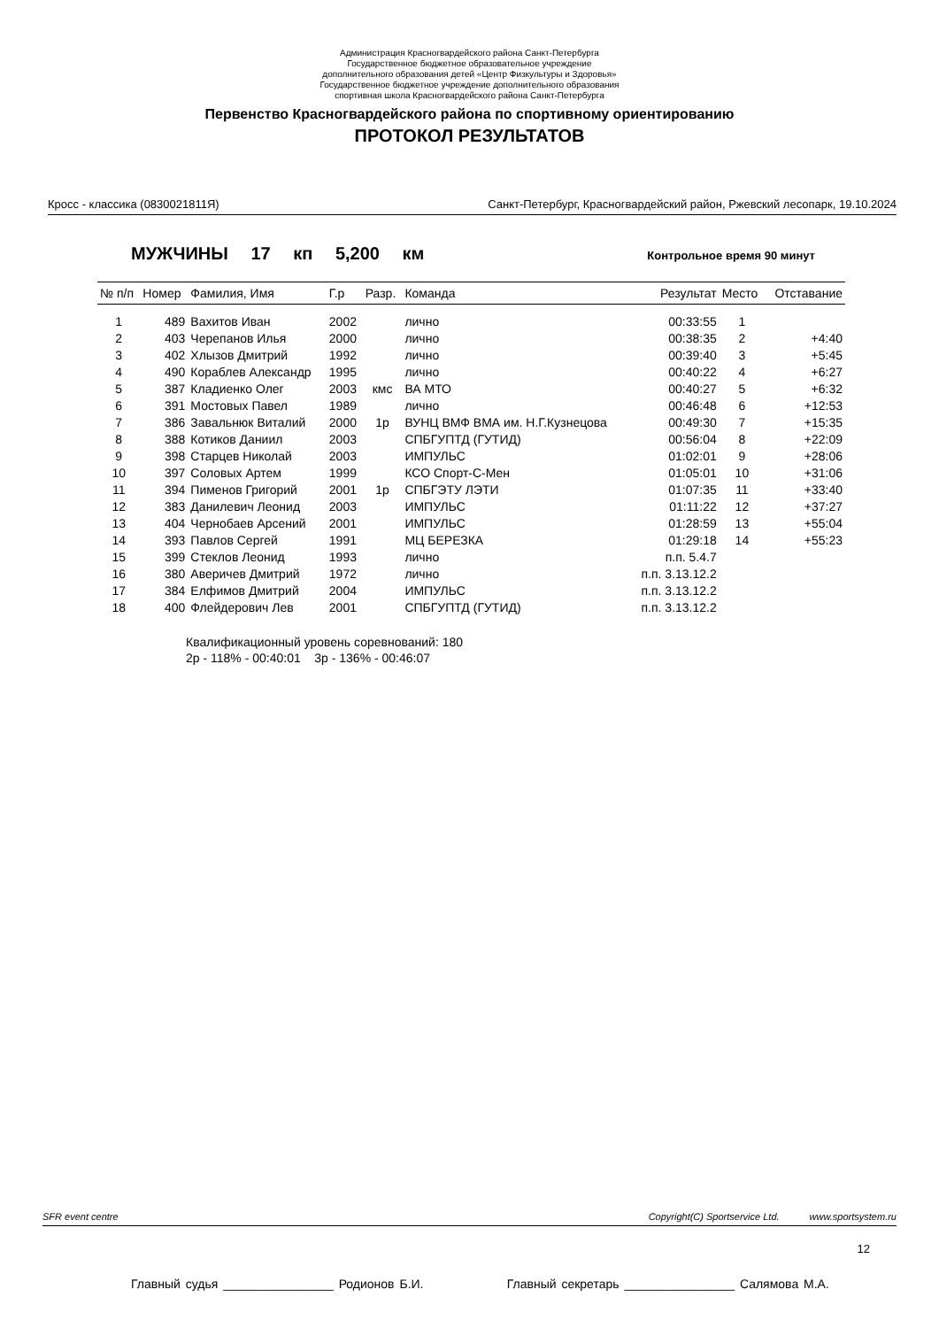Администрация Красногвардейского района Санкт-Петербурга
Государственное бюджетное образовательное учреждение
дополнительного образования детей «Центр Физкультуры и Здоровья»
Государственное бюджетное учреждение дополнительного образования
спортивная школа Красногвардейского района Санкт-Петербурга
Первенство Красногвардейского района по спортивному ориентированию
ПРОТОКОЛ РЕЗУЛЬТАТОВ
Кросс - классика (0830021811Я) Санкт-Петербург, Красногвардейский район, Ржевский лесопарк, 19.10.2024
МУЖЧИНЫ 17 кп 5,200 км Контрольное время 90 минут
| № п/п | Номер | Фамилия, Имя | Г.р | Разр. | Команда | Результат | Место | Отставание |
| --- | --- | --- | --- | --- | --- | --- | --- | --- |
| 1 | 489 | Вахитов Иван | 2002 | | лично | 00:33:55 | 1 | |
| 2 | 403 | Черепанов Илья | 2000 | | лично | 00:38:35 | 2 | +4:40 |
| 3 | 402 | Хлызов Дмитрий | 1992 | | лично | 00:39:40 | 3 | +5:45 |
| 4 | 490 | Кораблев Александр | 1995 | | лично | 00:40:22 | 4 | +6:27 |
| 5 | 387 | Кладиенко Олег | 2003 | кмс | ВА МТО | 00:40:27 | 5 | +6:32 |
| 6 | 391 | Мостовых Павел | 1989 | | лично | 00:46:48 | 6 | +12:53 |
| 7 | 386 | Завальнюк Виталий | 2000 | 1р | ВУНЦ ВМФ ВМА им. Н.Г.Кузнецова | 00:49:30 | 7 | +15:35 |
| 8 | 388 | Котиков Даниил | 2003 | | СПБГУПТД (ГУТИД) | 00:56:04 | 8 | +22:09 |
| 9 | 398 | Старцев Николай | 2003 | | ИМПУЛЬС | 01:02:01 | 9 | +28:06 |
| 10 | 397 | Соловых Артем | 1999 | | КСО Спорт-С-Мен | 01:05:01 | 10 | +31:06 |
| 11 | 394 | Пименов Григорий | 2001 | 1р | СПБГЭТУ ЛЭТИ | 01:07:35 | 11 | +33:40 |
| 12 | 383 | Данилевич Леонид | 2003 | | ИМПУЛЬС | 01:11:22 | 12 | +37:27 |
| 13 | 404 | Чернобаев Арсений | 2001 | | ИМПУЛЬС | 01:28:59 | 13 | +55:04 |
| 14 | 393 | Павлов Сергей | 1991 | | МЦ БЕРЕЗКА | 01:29:18 | 14 | +55:23 |
| 15 | 399 | Стеклов Леонид | 1993 | | лично | п.п. 5.4.7 | | |
| 16 | 380 | Аверичев Дмитрий | 1972 | | лично | п.п. 3.13.12.2 | | |
| 17 | 384 | Елфимов Дмитрий | 2004 | | ИМПУЛЬС | п.п. 3.13.12.2 | | |
| 18 | 400 | Флейдерович Лев | 2001 | | СПБГУПТД (ГУТИД) | п.п. 3.13.12.2 | | |
Квалификационный уровень соревнований: 180
2р - 118% - 00:40:01 3р - 136% - 00:46:07
SFR event centre Copyright(C) Sportservice Ltd. www.sportsystem.ru
12
Главный судья ________________ Родионов Б.И. Главный секретарь ________________ Салямова М.А.